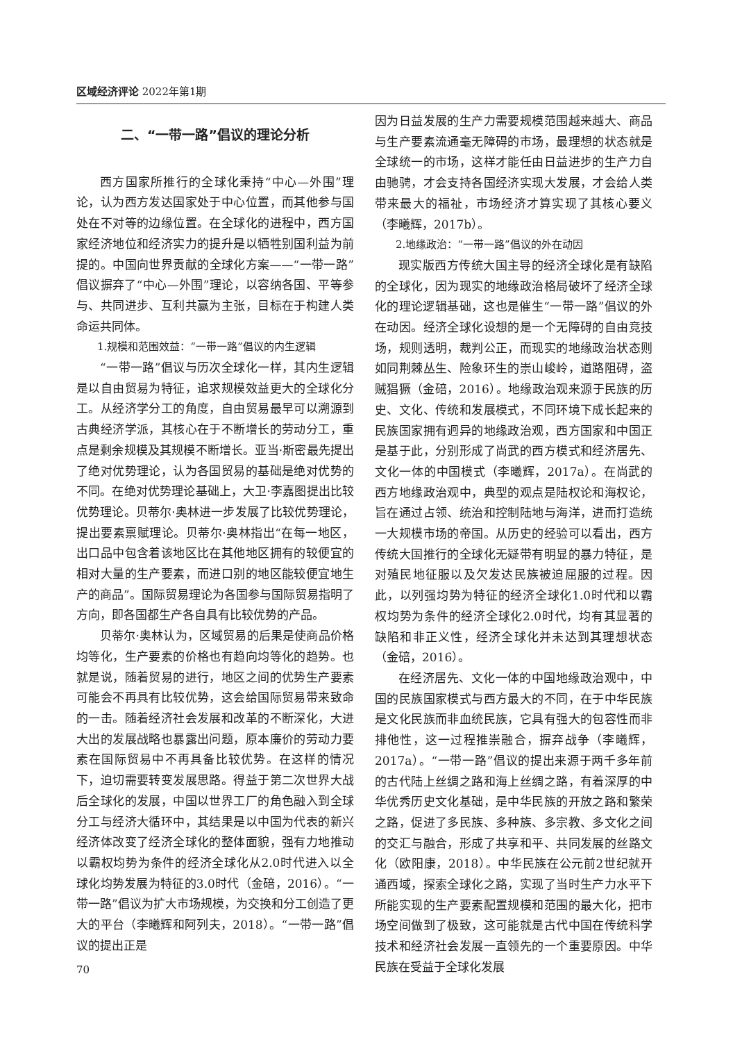区域经济评论 2022年第1期
二、“一带一路”倡议的理论分析
西方国家所推行的全球化秉持“中心—外围”理论，认为西方发达国家处于中心位置，而其他参与国处在不对等的边缘位置。在全球化的进程中，西方国家经济地位和经济实力的提升是以牺牲别国利益为前提的。中国向世界贡献的全球化方案——“一带一路”倡议摒弃了“中心—外围”理论，以容纳各国、平等参与、共同进步、互利共赢为主张，目标在于构建人类命运共同体。
1.规模和范围效益：“一带一路”倡议的内生逻辑
“一带一路”倡议与历次全球化一样，其内生逻辑是以自由贸易为特征，追求规模效益更大的全球化分工。从经济学分工的角度，自由贸易最早可以溯源到古典经济学派，其核心在于不断增长的劳动分工，重点是剩余规模及其规模不断增长。亚当·斯密最先提出了绝对优势理论，认为各国贸易的基础是绝对优势的不同。在绝对优势理论基础上，大卫·李嘉图提出比较优势理论。贝蒂尔·奥林进一步发展了比较优势理论，提出要素禀赋理论。贝蒂尔·奥林指出“在每一地区，出口品中包含着该地区比在其他地区拥有的较便宜的相对大量的生产要素，而进口别的地区能较便宜地生产的商品”。国际贸易理论为各国参与国际贸易指明了方向，即各国都生产各自具有比较优势的产品。
贝蒂尔·奥林认为，区域贸易的后果是使商品价格均等化，生产要素的价格也有趋向均等化的趋势。也就是说，随着贸易的进行，地区之间的优势生产要素可能会不再具有比较优势，这会给国际贸易带来致命的一击。随着经济社会发展和改革的不断深化，大进大出的发展战略也暴露出问题，原本廉价的劳动力要素在国际贸易中不再具备比较优势。在这样的情况下，迫切需要转变发展思路。得益于第二次世界大战后全球化的发展，中国以世界工厂的角色融入到全球分工与经济大循环中，其结果是以中国为代表的新兴经济体改变了经济全球化的整体面貌，强有力地推动以霸权均势为条件的经济全球化从2.0时代进入以全球化均势发展为特征的3.0时代（金碚，2016）。“一带一路”倡议为扩大市场规模，为交换和分工创造了更大的平台（李曦辉和阿列夫，2018）。“一带一路”倡议的提出正是
70
因为日益发展的生产力需要规模范围越来越大、商品与生产要素流通毫无障碍的市场，最理想的状态就是全球统一的市场，这样才能任由日益进步的生产力自由驰骋，才会支持各国经济实现大发展，才会给人类带来最大的福祉，市场经济才算实现了其核心要义（李曦辉，2017b）。
2.地缘政治：“一带一路”倡议的外在动因
现实版西方传统大国主导的经济全球化是有缺陷的全球化，因为现实的地缘政治格局破坏了经济全球化的理论逻辑基础，这也是催生“一带一路”倡议的外在动因。经济全球化设想的是一个无障碍的自由竞技场，规则透明，裁判公正，而现实的地缘政治状态则如同荆棘丛生、险象环生的崇山峻岭，道路阻碍，盗贼猖獗（金碚，2016）。地缘政治观来源于民族的历史、文化、传统和发展模式，不同环境下成长起来的民族国家拥有迥异的地缘政治观，西方国家和中国正是基于此，分别形成了尚武的西方模式和经济居先、文化一体的中国模式（李曦辉，2017a）。在尚武的西方地缘政治观中，典型的观点是陆权论和海权论，旨在通过占领、统治和控制陆地与海洋，进而打造统一大规模市场的帝国。从历史的经验可以看出，西方传统大国推行的全球化无疑带有明显的暴力特征，是对殖民地征服以及欠发达民族被迫屈服的过程。因此，以列强均势为特征的经济全球化1.0时代和以霸权均势为条件的经济全球化2.0时代，均有其显著的缺陷和非正义性，经济全球化并未达到其理想状态（金碚，2016）。
在经济居先、文化一体的中国地缘政治观中，中国的民族国家模式与西方最大的不同，在于中华民族是文化民族而非血统民族，它具有强大的包容性而非排他性，这一过程推崇融合，摒弃战争（李曦辉，2017a）。“一带一路”倡议的提出来源于两千多年前的古代陆上丝绸之路和海上丝绸之路，有着深厚的中华优秀历史文化基础，是中华民族的开放之路和繁荣之路，促进了多民族、多种族、多宗教、多文化之间的交汇与融合，形成了共享和平、共同发展的丝路文化（欧阳康，2018）。中华民族在公元前2世纪就开通西域，探索全球化之路，实现了当时生产力水平下所能实现的生产要素配置规模和范围的最大化，把市场空间做到了极致，这可能就是古代中国在传统科学技术和经济社会发展一直领先的一个重要原因。中华民族在受益于全球化发展